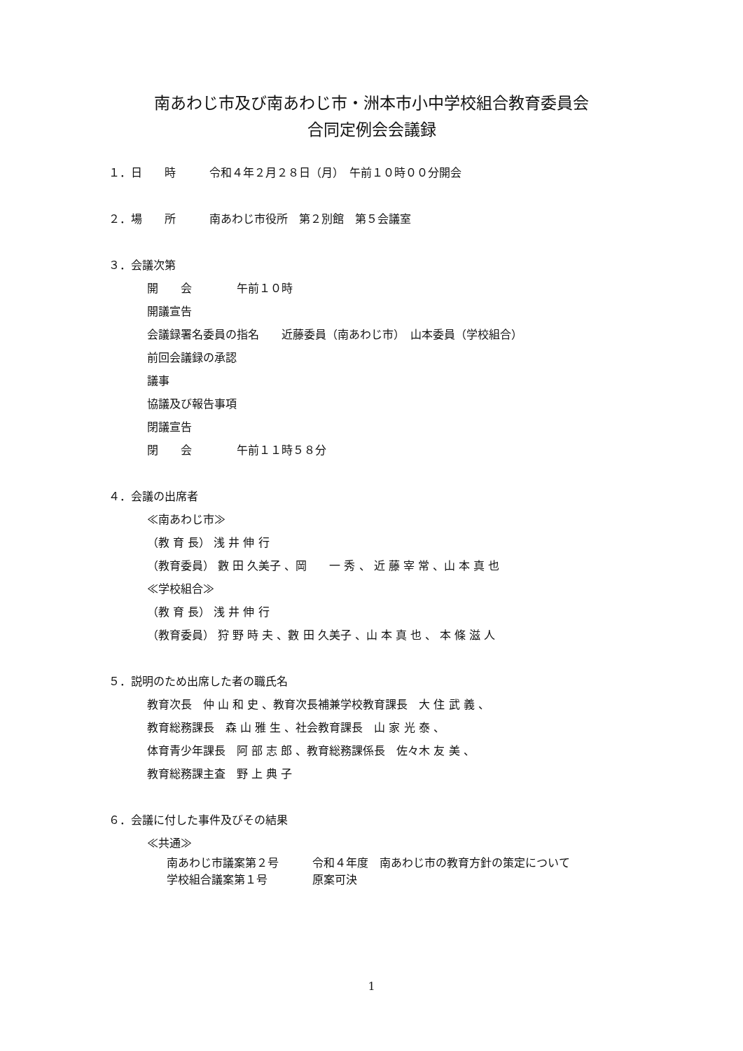南あわじ市及び南あわじ市・洲本市小中学校組合教育委員会
合同定例会会議録
１．日　　時　　　令和４年２月２８日（月）　午前１０時００分開会
２．場　　所　　　南あわじ市役所　第２別館　第５会議室
３．会議次第
開　　会　　　　午前１０時
開議宣告
会議録署名委員の指名　　近藤委員（南あわじ市）　山本委員（学校組合）
前回会議録の承認
議事
協議及び報告事項
閉議宣告
閉　　会　　　　午前１１時５８分
４．会議の出席者
≪南あわじ市≫
（教 育 長） 浅 井 伸 行
（教育委員） 數 田 久美子 、岡　　一 秀 、 近 藤 宰 常 、山 本 真 也
≪学校組合≫
（教 育 長） 浅 井 伸 行
（教育委員） 狩 野 時 夫 、數 田 久美子 、山 本 真 也 、 本 條 滋 人
５．説明のため出席した者の職氏名
教育次長　仲 山 和 史 、教育次長補兼学校教育課長　大 住 武 義 、
教育総務課長　森 山 雅 生 、社会教育課長　山 家 光 泰 、
体育青少年課長　阿 部 志 郎 、教育総務課係長　佐々木 友 美 、
教育総務課主査　野 上 典 子
６．会議に付した事件及びその結果
≪共通≫
南あわじ市議案第２号　　　令和４年度　南あわじ市の教育方針の策定について
学校組合議案第１号　　　　原案可決
1